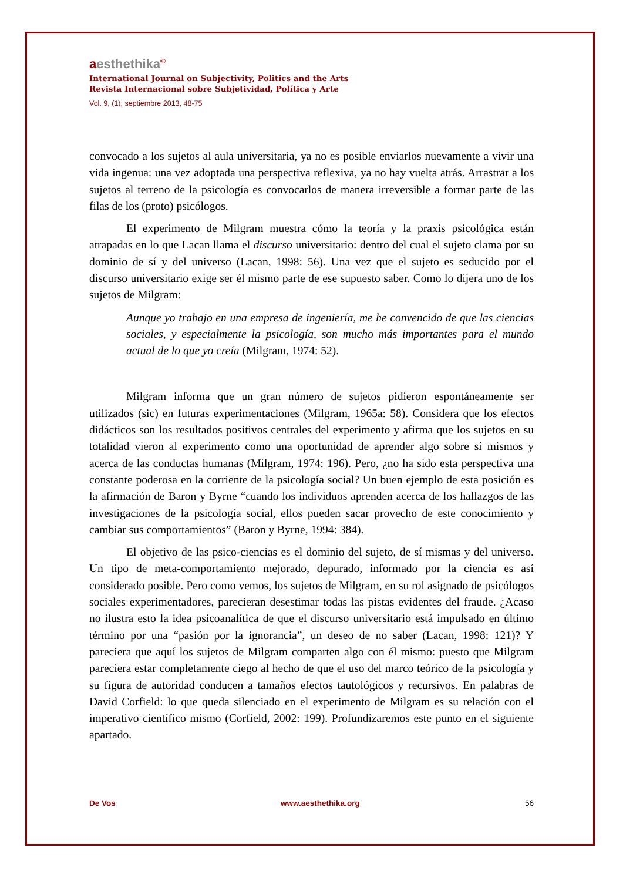aesthethika<sup>©</sup>
International Journal on Subjectivity, Politics and the Arts
Revista Internacional sobre Subjetividad, Política y Arte
Vol. 9, (1), septiembre 2013, 48-75
convocado a los sujetos al aula universitaria, ya no es posible enviarlos nuevamente a vivir una vida ingenua: una vez adoptada una perspectiva reflexiva, ya no hay vuelta atrás. Arrastrar a los sujetos al terreno de la psicología es convocarlos de manera irreversible a formar parte de las filas de los (proto) psicólogos.
El experimento de Milgram muestra cómo la teoría y la praxis psicológica están atrapadas en lo que Lacan llama el discurso universitario: dentro del cual el sujeto clama por su dominio de sí y del universo (Lacan, 1998: 56). Una vez que el sujeto es seducido por el discurso universitario exige ser él mismo parte de ese supuesto saber. Como lo dijera uno de los sujetos de Milgram:
Aunque yo trabajo en una empresa de ingeniería, me he convencido de que las ciencias sociales, y especialmente la psicología, son mucho más importantes para el mundo actual de lo que yo creía (Milgram, 1974: 52).
Milgram informa que un gran número de sujetos pidieron espontáneamente ser utilizados (sic) en futuras experimentaciones (Milgram, 1965a: 58). Considera que los efectos didácticos son los resultados positivos centrales del experimento y afirma que los sujetos en su totalidad vieron al experimento como una oportunidad de aprender algo sobre sí mismos y acerca de las conductas humanas (Milgram, 1974: 196). Pero, ¿no ha sido esta perspectiva una constante poderosa en la corriente de la psicología social? Un buen ejemplo de esta posición es la afirmación de Baron y Byrne “cuando los individuos aprenden acerca de los hallazgos de las investigaciones de la psicología social, ellos pueden sacar provecho de este conocimiento y cambiar sus comportamientos” (Baron y Byrne, 1994: 384).
El objetivo de las psico-ciencias es el dominio del sujeto, de sí mismas y del universo. Un tipo de meta-comportamiento mejorado, depurado, informado por la ciencia es así considerado posible. Pero como vemos, los sujetos de Milgram, en su rol asignado de psicólogos sociales experimentadores, parecieran desestimar todas las pistas evidentes del fraude. ¿Acaso no ilustra esto la idea psicoanalítica de que el discurso universitario está impulsado en último término por una “pasión por la ignorancia”, un deseo de no saber (Lacan, 1998: 121)? Y pareciera que aquí los sujetos de Milgram comparten algo con él mismo: puesto que Milgram pareciera estar completamente ciego al hecho de que el uso del marco teórico de la psicología y su figura de autoridad conducen a tamaños efectos tautológicos y recursivos. En palabras de David Corfield: lo que queda silenciado en el experimento de Milgram es su relación con el imperativo científico mismo (Corfield, 2002: 199). Profundizaremos este punto en el siguiente apartado.
De Vos www.aesthethika.org 56